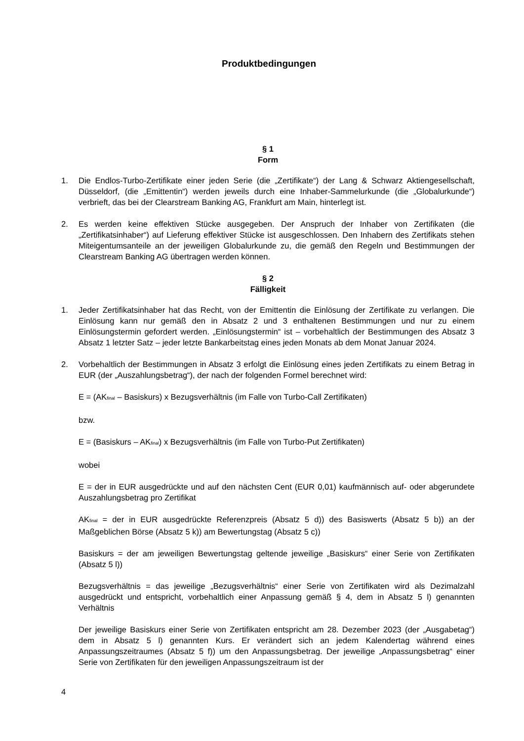Produktbedingungen
§ 1
Form
1. Die Endlos-Turbo-Zertifikate einer jeden Serie (die „Zertifikate“) der Lang & Schwarz Aktiengesellschaft, Düsseldorf, (die „Emittentin“) werden jeweils durch eine Inhaber-Sammelurkunde (die „Globalurkunde“) verbrieft, das bei der Clearstream Banking AG, Frankfurt am Main, hinterlegt ist.
2. Es werden keine effektiven Stücke ausgegeben. Der Anspruch der Inhaber von Zertifikaten (die „Zertifikatsinhaber“) auf Lieferung effektiver Stücke ist ausgeschlossen. Den Inhabern des Zertifikats stehen Miteigentumsanteile an der jeweiligen Globalurkunde zu, die gemäß den Regeln und Bestimmungen der Clearstream Banking AG übertragen werden können.
§ 2
Fälligkeit
1. Jeder Zertifikatsinhaber hat das Recht, von der Emittentin die Einlösung der Zertifikate zu verlangen. Die Einlösung kann nur gemäß den in Absatz 2 und 3 enthaltenen Bestimmungen und nur zu einem Einlösungstermin gefordert werden. „Einlösungstermin“ ist – vorbehaltlich der Bestimmungen des Absatz 3 Absatz 1 letzter Satz – jeder letzte Bankarbeitstag eines jeden Monats ab dem Monat Januar 2024.
2. Vorbehaltlich der Bestimmungen in Absatz 3 erfolgt die Einlösung eines jeden Zertifikats zu einem Betrag in EUR (der „Auszahlungsbetrag“), der nach der folgenden Formel berechnet wird:
E = (AK<sub>final</sub> – Basiskurs) x Bezugsverhältnis (im Falle von Turbo-Call Zertifikaten)
bzw.
E = (Basiskurs – AK<sub>final</sub>) x Bezugsverhältnis (im Falle von Turbo-Put Zertifikaten)
wobei
E = der in EUR ausgedrückte und auf den nächsten Cent (EUR 0,01) kaufmännisch auf- oder abgerundete Auszahlungsbetrag pro Zertifikat
AK<sub>final</sub> = der in EUR ausgedrückte Referenzpreis (Absatz 5 d)) des Basiswerts (Absatz 5 b)) an der Maßgeblichen Börse (Absatz 5 k)) am Bewertungstag (Absatz 5 c))
Basiskurs = der am jeweiligen Bewertungstag geltende jeweilige „Basiskurs“ einer Serie von Zertifikaten (Absatz 5 l))
Bezugsverhältnis = das jeweilige „Bezugsverhältnis“ einer Serie von Zertifikaten wird als Dezimalzahl ausgedrückt und entspricht, vorbehaltlich einer Anpassung gemäß § 4, dem in Absatz 5 l) genannten Verhältnis
Der jeweilige Basiskurs einer Serie von Zertifikaten entspricht am 28. Dezember 2023 (der „Ausgabetag“) dem in Absatz 5 l) genannten Kurs. Er verändert sich an jedem Kalendertag während eines Anpassungszeitraumes (Absatz 5 f)) um den Anpassungsbetrag. Der jeweilige „Anpassungsbetrag“ einer Serie von Zertifikaten für den jeweiligen Anpassungszeitraum ist der
4